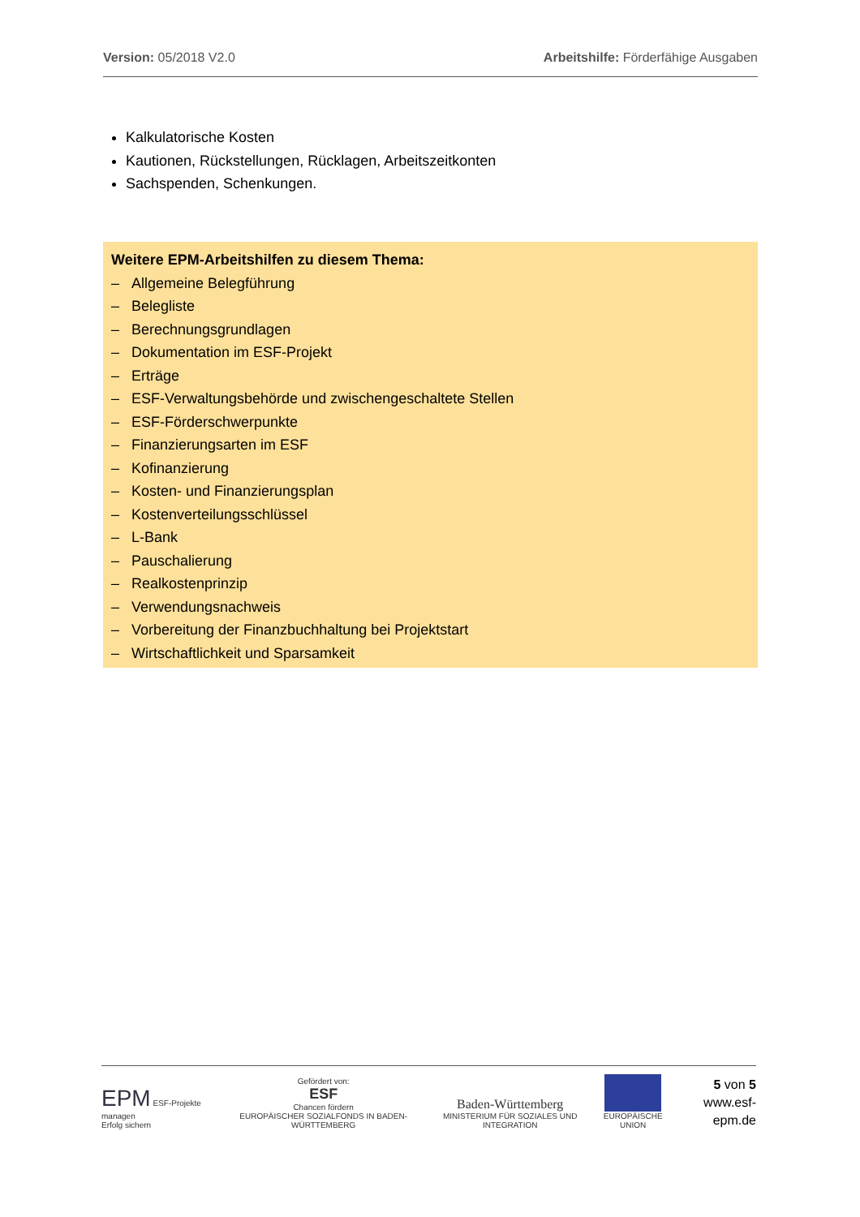Version: 05/2018 V2.0 Arbeitshilfe: Förderfähige Ausgaben
Kalkulatorische Kosten
Kautionen, Rückstellungen, Rücklagen, Arbeitszeitkonten
Sachspenden, Schenkungen.
Weitere EPM-Arbeitshilfen zu diesem Thema:
– Allgemeine Belegführung
– Belegliste
– Berechnungsgrundlagen
– Dokumentation im ESF-Projekt
– Erträge
– ESF-Verwaltungsbehörde und zwischengeschaltete Stellen
– ESF-Förderschwerpunkte
– Finanzierungsarten im ESF
– Kofinanzierung
– Kosten- und Finanzierungsplan
– Kostenverteilungsschlüssel
– L-Bank
– Pauschalierung
– Realkostenprinzip
– Verwendungsnachweis
– Vorbereitung der Finanzbuchhaltung bei Projektstart
– Wirtschaftlichkeit und Sparsamkeit
EPM ESF-Projekte managen
Erfolg sichern
Gefördert von:
ESF
Chancen fördern
EUROPÄISCHER SOZIALFONDS IN BADEN-WÜRTTEMBERG
Baden-Württemberg
MINISTERIUM FÜR SOZIALES UND INTEGRATION
EUROPÄISCHE UNION
5 von 5
www.esf-epm.de